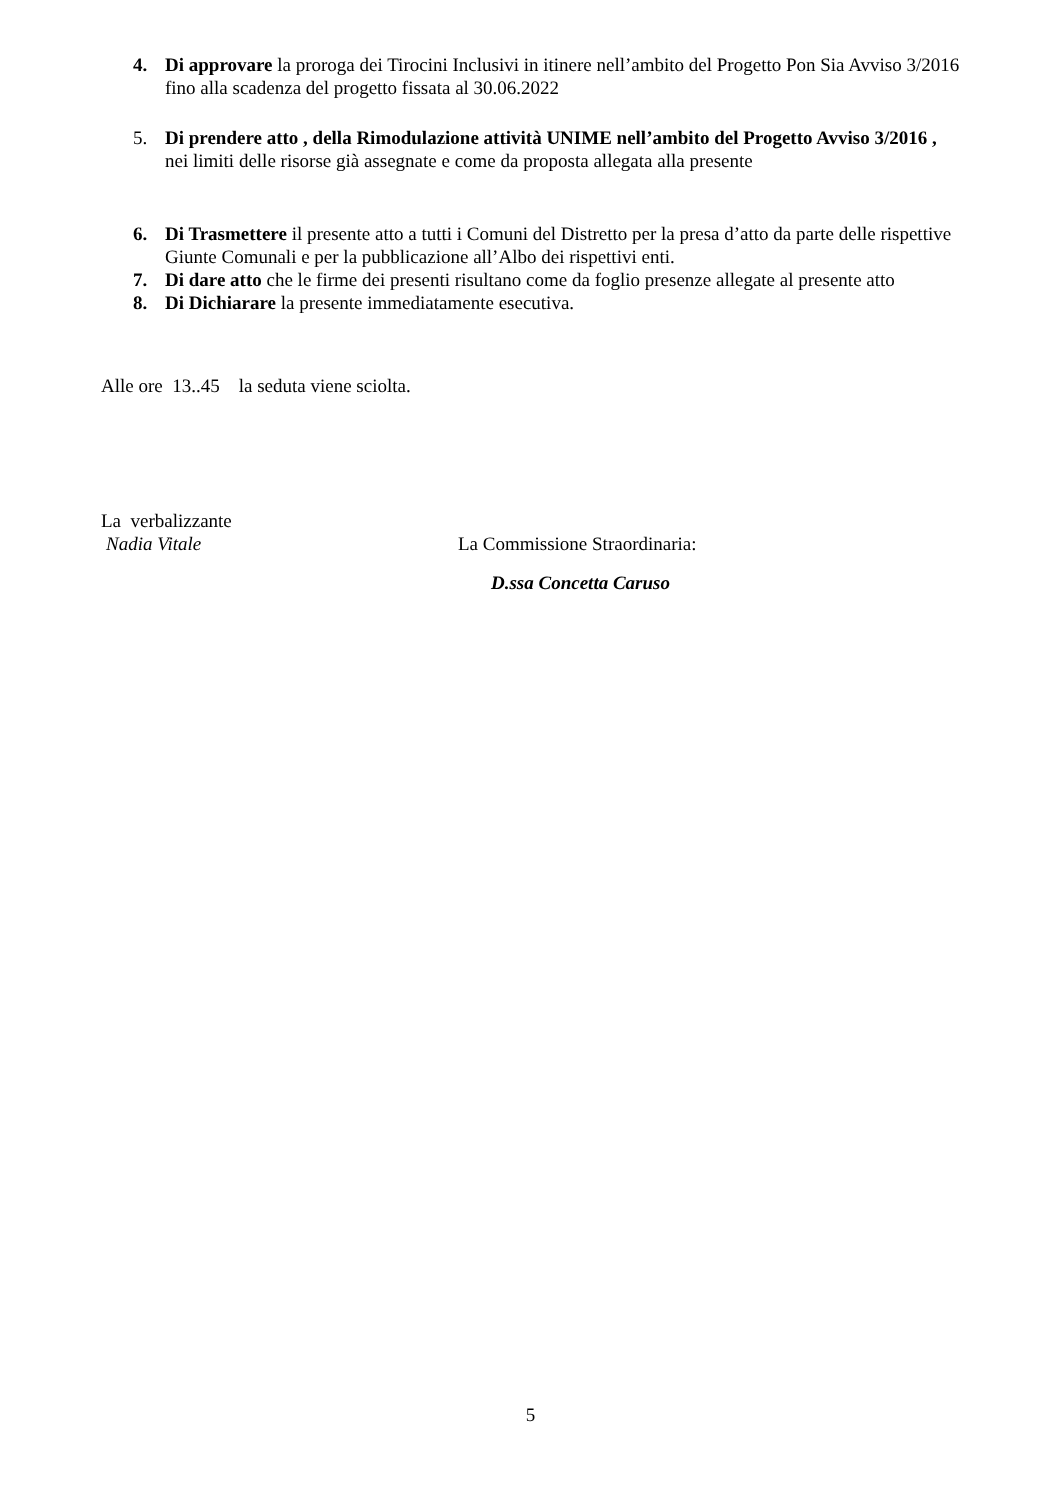4. Di approvare la proroga dei Tirocini Inclusivi in itinere nell’ambito del Progetto Pon Sia Avviso 3/2016 fino alla scadenza del progetto fissata al 30.06.2022
5. Di prendere atto , della Rimodulazione attività UNIME nell’ambito del Progetto Avviso 3/2016 , nei limiti delle risorse già assegnate e come da proposta allegata alla presente
6. Di Trasmettere il presente atto a tutti i Comuni del Distretto per la presa d’atto da parte delle rispettive Giunte Comunali e per la pubblicazione all’Albo dei rispettivi enti.
7. Di dare atto che le firme dei presenti risultano come da foglio presenze allegate al presente atto
8. Di Dichiarare la presente immediatamente esecutiva.
Alle ore 13..45 la seduta viene sciolta.
La verbalizzante
Nadia Vitale La Commissione Straordinaria:
D.ssa Concetta Caruso
5